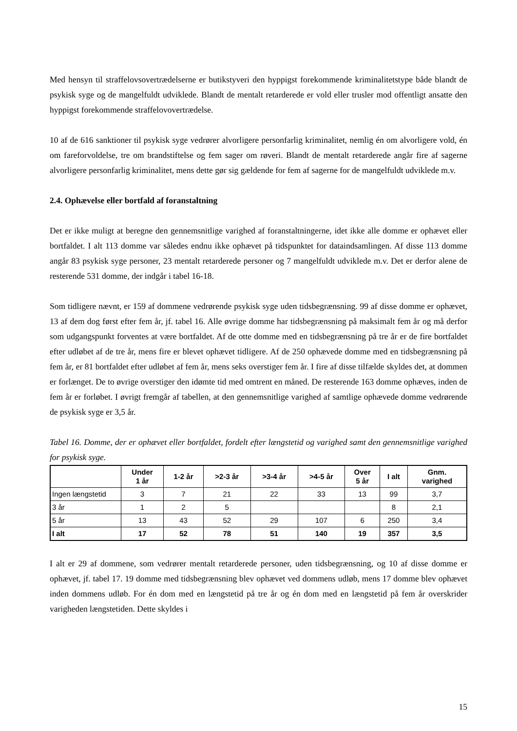Med hensyn til straffelovsovertrædelserne er butikstyveri den hyppigst forekommende kriminalitetstype både blandt de psykisk syge og de mangelfuldt udviklede. Blandt de mentalt retarderede er vold eller trusler mod offentligt ansatte den hyppigst forekommende straffelovovertrædelse.
10 af de 616 sanktioner til psykisk syge vedrører alvorligere personfarlig kriminalitet, nemlig én om alvorligere vold, én om fareforvoldelse, tre om brandstiftelse og fem sager om røveri. Blandt de mentalt retarderede angår fire af sagerne alvorligere personfarlig kriminalitet, mens dette gør sig gældende for fem af sagerne for de mangelfuldt udviklede m.v.
2.4. Ophævelse eller bortfald af foranstaltning
Det er ikke muligt at beregne den gennemsnitlige varighed af foranstaltningerne, idet ikke alle domme er ophævet eller bortfaldet. I alt 113 domme var således endnu ikke ophævet på tidspunktet for dataindsamlingen. Af disse 113 domme angår 83 psykisk syge personer, 23 mentalt retarderede personer og 7 mangelfuldt udviklede m.v. Det er derfor alene de resterende 531 domme, der indgår i tabel 16-18.
Som tidligere nævnt, er 159 af dommene vedrørende psykisk syge uden tidsbegrænsning. 99 af disse domme er ophævet, 13 af dem dog først efter fem år, jf. tabel 16. Alle øvrige domme har tidsbegrænsning på maksimalt fem år og må derfor som udgangspunkt forventes at være bortfaldet. Af de otte domme med en tidsbegrænsning på tre år er de fire bortfaldet efter udløbet af de tre år, mens fire er blevet ophævet tidligere. Af de 250 ophævede domme med en tidsbegrænsning på fem år, er 81 bortfaldet efter udløbet af fem år, mens seks overstiger fem år. I fire af disse tilfælde skyldes det, at dommen er forlænget. De to øvrige overstiger den idømte tid med omtrent en måned. De resterende 163 domme ophæves, inden de fem år er forløbet. I øvrigt fremgår af tabellen, at den gennemsnitlige varighed af samtlige ophævede domme vedrørende de psykisk syge er 3,5 år.
Tabel 16. Domme, der er ophævet eller bortfaldet, fordelt efter længstetid og varighed samt den gennemsnitlige varighed for psykisk syge.
| | Under 1 år | 1-2 år | >2-3 år | >3-4 år | >4-5 år | Over 5 år | I alt | Gnm. varighed |
| --- | --- | --- | --- | --- | --- | --- | --- | --- |
| Ingen længstetid | 3 | 7 | 21 | 22 | 33 | 13 | 99 | 3,7 |
| 3 år | 1 | 2 | 5 | | | | 8 | 2,1 |
| 5 år | 13 | 43 | 52 | 29 | 107 | 6 | 250 | 3,4 |
| I alt | 17 | 52 | 78 | 51 | 140 | 19 | 357 | 3,5 |
I alt er 29 af dommene, som vedrører mentalt retarderede personer, uden tidsbegrænsning, og 10 af disse domme er ophævet, jf. tabel 17. 19 domme med tidsbegrænsning blev ophævet ved dommens udløb, mens 17 domme blev ophævet inden dommens udløb. For én dom med en længstetid på tre år og én dom med en længstetid på fem år overskrider varigheden længstetiden. Dette skyldes i
15